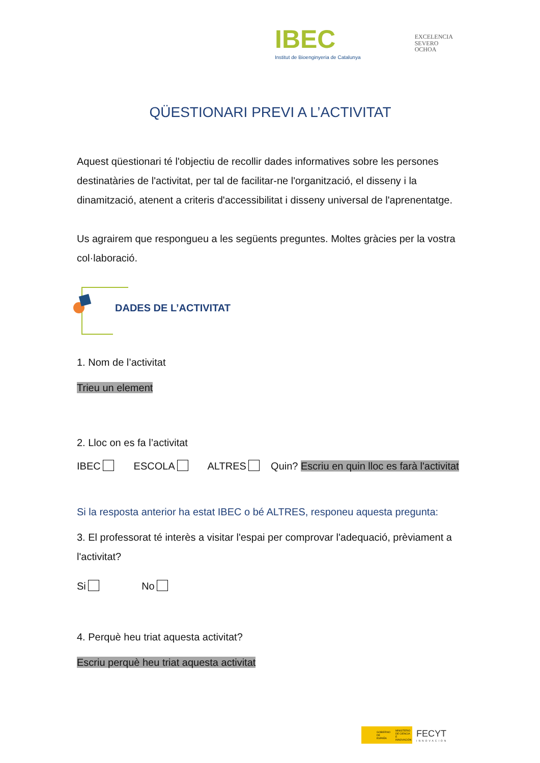IBEC
Institut de Bioenginyeria de Catalunya
EXCELENCIA
SEVERO
OCHOA
QÜESTIONARI PREVI A L’ACTIVITAT
Aquest qüestionari té l'objectiu de recollir dades informatives sobre les persones destinatàries de l'activitat, per tal de facilitar-ne l'organització, el disseny i la dinamització, atenent a criteris d'accessibilitat i disseny universal de l'aprenentatge.
Us agrairem que respongueu a les següents preguntes. Moltes gràcies per la vostra col·laboració.
DADES DE L’ACTIVITAT
1. Nom de l’activitat
Trieu un element
2. Lloc on es fa l’activitat
IBEC ESCOLA ALTRES Quin? Escriu en quin lloc es farà l'activitat
Si la resposta anterior ha estat IBEC o bé ALTRES, responeu aquesta pregunta:
3. El professorat té interès a visitar l'espai per comprovar l'adequació, prèviament a l'activitat?
Si No
4. Perquè heu triat aquesta activitat?
Escriu perquè heu triat aquesta activitat
GOBIERNO DE ESPAÑA MINISTERIO DE CIENCIA E INNOVACIÓN
FECYT
INNOVACIÓN